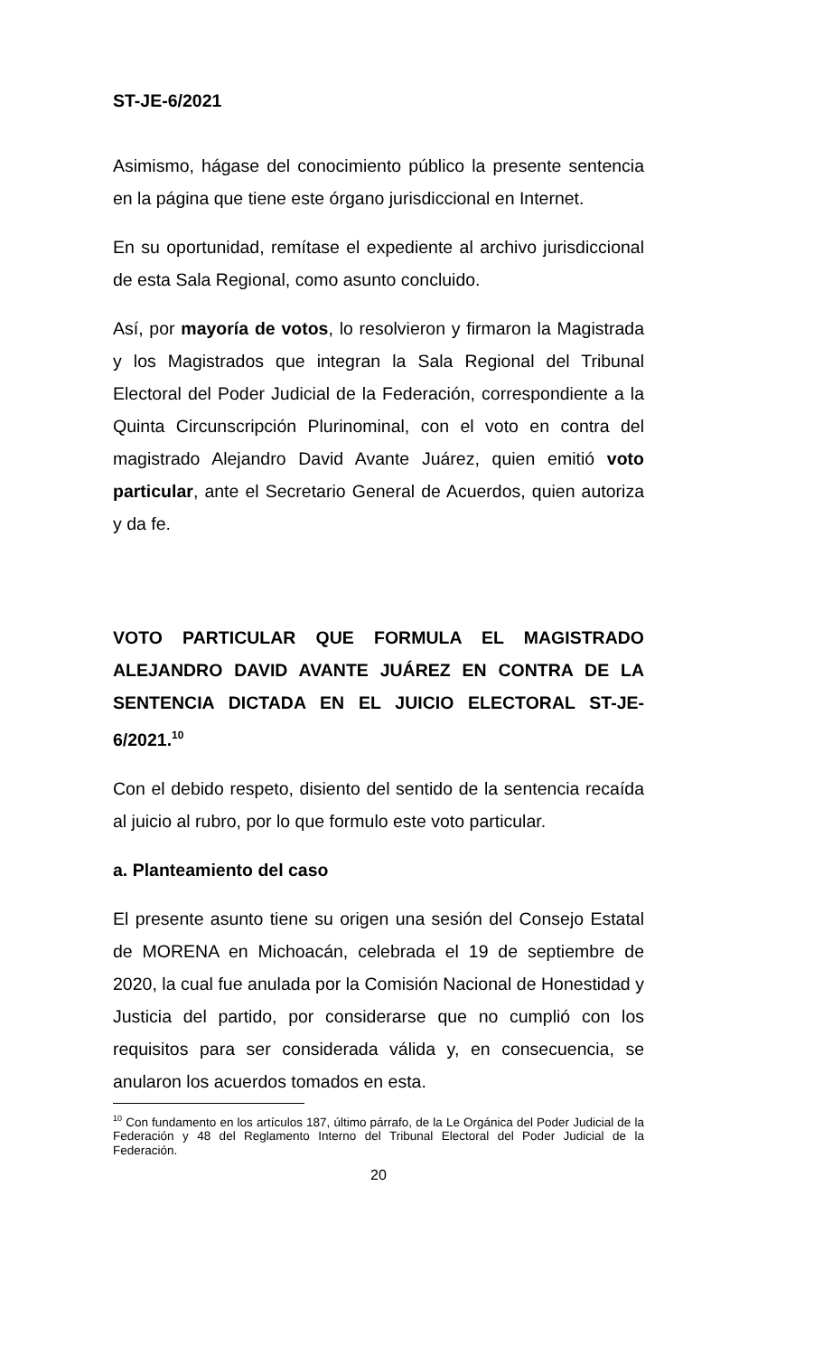ST-JE-6/2021
Asimismo, hágase del conocimiento público la presente sentencia en la página que tiene este órgano jurisdiccional en Internet.
En su oportunidad, remítase el expediente al archivo jurisdiccional de esta Sala Regional, como asunto concluido.
Así, por mayoría de votos, lo resolvieron y firmaron la Magistrada y los Magistrados que integran la Sala Regional del Tribunal Electoral del Poder Judicial de la Federación, correspondiente a la Quinta Circunscripción Plurinominal, con el voto en contra del magistrado Alejandro David Avante Juárez, quien emitió voto particular, ante el Secretario General de Acuerdos, quien autoriza y da fe.
VOTO PARTICULAR QUE FORMULA EL MAGISTRADO ALEJANDRO DAVID AVANTE JUÁREZ EN CONTRA DE LA SENTENCIA DICTADA EN EL JUICIO ELECTORAL ST-JE-6/2021.<sup>10</sup>
Con el debido respeto, disiento del sentido de la sentencia recaída al juicio al rubro, por lo que formulo este voto particular.
a. Planteamiento del caso
El presente asunto tiene su origen una sesión del Consejo Estatal de MORENA en Michoacán, celebrada el 19 de septiembre de 2020, la cual fue anulada por la Comisión Nacional de Honestidad y Justicia del partido, por considerarse que no cumplió con los requisitos para ser considerada válida y, en consecuencia, se anularon los acuerdos tomados en esta.
<sup>10</sup> Con fundamento en los artículos 187, último párrafo, de la Le Orgánica del Poder Judicial de la Federación y 48 del Reglamento Interno del Tribunal Electoral del Poder Judicial de la Federación.
20